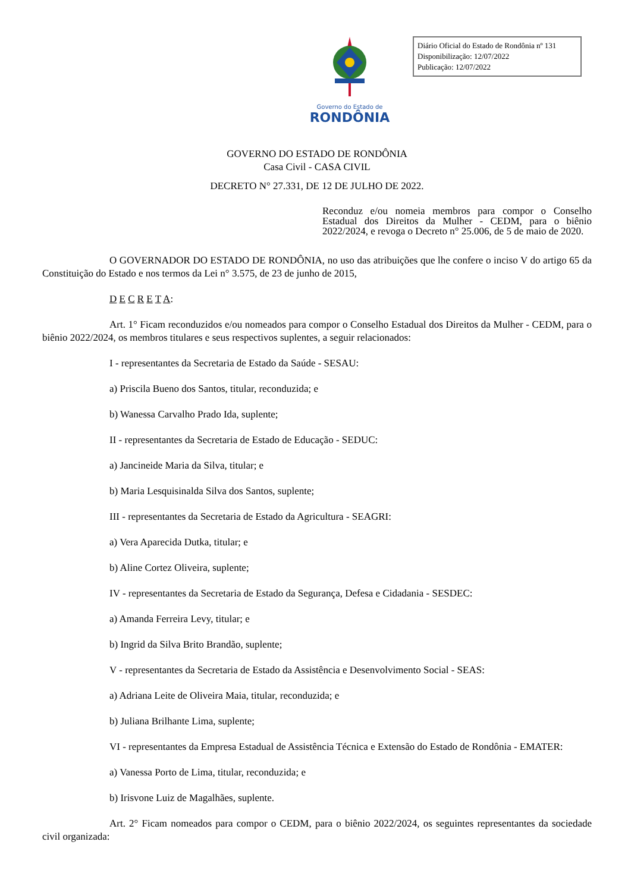Diário Oficial do Estado de Rondônia nº 131
Disponibilização: 12/07/2022
Publicação: 12/07/2022
Governo do Estado de
RONDÔNIA
GOVERNO DO ESTADO DE RONDÔNIA
Casa Civil - CASA CIVIL
DECRETO N° 27.331, DE 12 DE JULHO DE 2022.
Reconduz e/ou nomeia membros para compor o Conselho Estadual dos Direitos da Mulher - CEDM, para o biênio 2022/2024, e revoga o Decreto n° 25.006, de 5 de maio de 2020.
O GOVERNADOR DO ESTADO DE RONDÔNIA, no uso das atribuições que lhe confere o inciso V do artigo 65 da Constituição do Estado e nos termos da Lei n° 3.575, de 23 de junho de 2015,
D E C R E T A:
Art. 1° Ficam reconduzidos e/ou nomeados para compor o Conselho Estadual dos Direitos da Mulher - CEDM, para o biênio 2022/2024, os membros titulares e seus respectivos suplentes, a seguir relacionados:
I - representantes da Secretaria de Estado da Saúde - SESAU:
a) Priscila Bueno dos Santos, titular, reconduzida; e
b) Wanessa Carvalho Prado Ida, suplente;
II - representantes da Secretaria de Estado de Educação - SEDUC:
a) Jancineide Maria da Silva, titular; e
b) Maria Lesquisinalda Silva dos Santos, suplente;
III - representantes da Secretaria de Estado da Agricultura - SEAGRI:
a) Vera Aparecida Dutka, titular; e
b) Aline Cortez Oliveira, suplente;
IV - representantes da Secretaria de Estado da Segurança, Defesa e Cidadania - SESDEC:
a) Amanda Ferreira Levy, titular; e
b) Ingrid da Silva Brito Brandão, suplente;
V - representantes da Secretaria de Estado da Assistência e Desenvolvimento Social - SEAS:
a) Adriana Leite de Oliveira Maia, titular, reconduzida; e
b) Juliana Brilhante Lima, suplente;
VI - representantes da Empresa Estadual de Assistência Técnica e Extensão do Estado de Rondônia - EMATER:
a) Vanessa Porto de Lima, titular, reconduzida; e
b) Irisvone Luiz de Magalhães, suplente.
Art. 2° Ficam nomeados para compor o CEDM, para o biênio 2022/2024, os seguintes representantes da sociedade civil organizada: